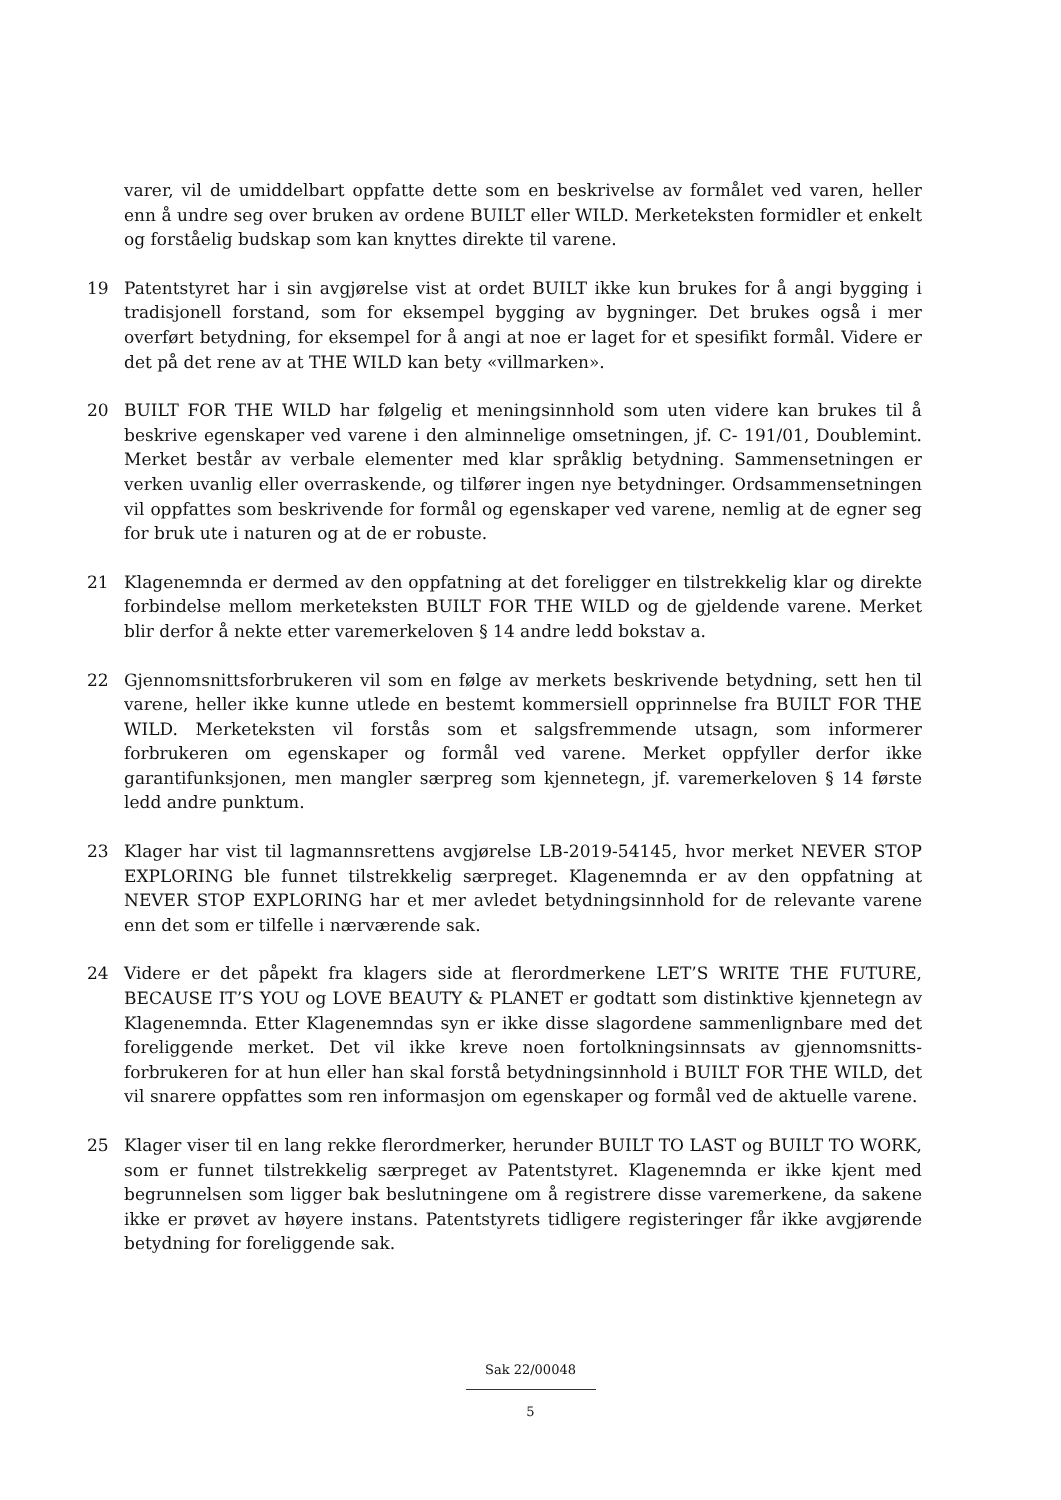varer, vil de umiddelbart oppfatte dette som en beskrivelse av formålet ved varen, heller enn å undre seg over bruken av ordene BUILT eller WILD. Merketeksten formidler et enkelt og forståelig budskap som kan knyttes direkte til varene.
19 Patentstyret har i sin avgjørelse vist at ordet BUILT ikke kun brukes for å angi bygging i tradisjonell forstand, som for eksempel bygging av bygninger. Det brukes også i mer overført betydning, for eksempel for å angi at noe er laget for et spesifikt formål. Videre er det på det rene av at THE WILD kan bety «villmarken».
20 BUILT FOR THE WILD har følgelig et meningsinnhold som uten videre kan brukes til å beskrive egenskaper ved varene i den alminnelige omsetningen, jf. C- 191/01, Doublemint. Merket består av verbale elementer med klar språklig betydning. Sammensetningen er verken uvanlig eller overraskende, og tilfører ingen nye betydninger. Ordsammensetningen vil oppfattes som beskrivende for formål og egenskaper ved varene, nemlig at de egner seg for bruk ute i naturen og at de er robuste.
21 Klagenemnda er dermed av den oppfatning at det foreligger en tilstrekkelig klar og direkte forbindelse mellom merketeksten BUILT FOR THE WILD og de gjeldende varene. Merket blir derfor å nekte etter varemerkeloven § 14 andre ledd bokstav a.
22 Gjennomsnittsforbrukeren vil som en følge av merkets beskrivende betydning, sett hen til varene, heller ikke kunne utlede en bestemt kommersiell opprinnelse fra BUILT FOR THE WILD. Merketeksten vil forstås som et salgsfremmende utsagn, som informerer forbrukeren om egenskaper og formål ved varene. Merket oppfyller derfor ikke garantifunksjonen, men mangler særpreg som kjennetegn, jf. varemerkeloven § 14 første ledd andre punktum.
23 Klager har vist til lagmannsrettens avgjørelse LB-2019-54145, hvor merket NEVER STOP EXPLORING ble funnet tilstrekkelig særpreget. Klagenemnda er av den oppfatning at NEVER STOP EXPLORING har et mer avledet betydningsinnhold for de relevante varene enn det som er tilfelle i nærværende sak.
24 Videre er det påpekt fra klagers side at flerordmerkene LET’S WRITE THE FUTURE, BECAUSE IT’S YOU og LOVE BEAUTY & PLANET er godtatt som distinktive kjennetegn av Klagenemnda. Etter Klagenemndas syn er ikke disse slagordene sammenlignbare med det foreliggende merket. Det vil ikke kreve noen fortolkningsinnsats av gjennomsnitts-forbrukeren for at hun eller han skal forstå betydningsinnhold i BUILT FOR THE WILD, det vil snarere oppfattes som ren informasjon om egenskaper og formål ved de aktuelle varene.
25 Klager viser til en lang rekke flerordmerker, herunder BUILT TO LAST og BUILT TO WORK, som er funnet tilstrekkelig særpreget av Patentstyret. Klagenemnda er ikke kjent med begrunnelsen som ligger bak beslutningene om å registrere disse varemerkene, da sakene ikke er prøvet av høyere instans. Patentstyrets tidligere registeringer får ikke avgjørende betydning for foreliggende sak.
Sak 22/00048
5